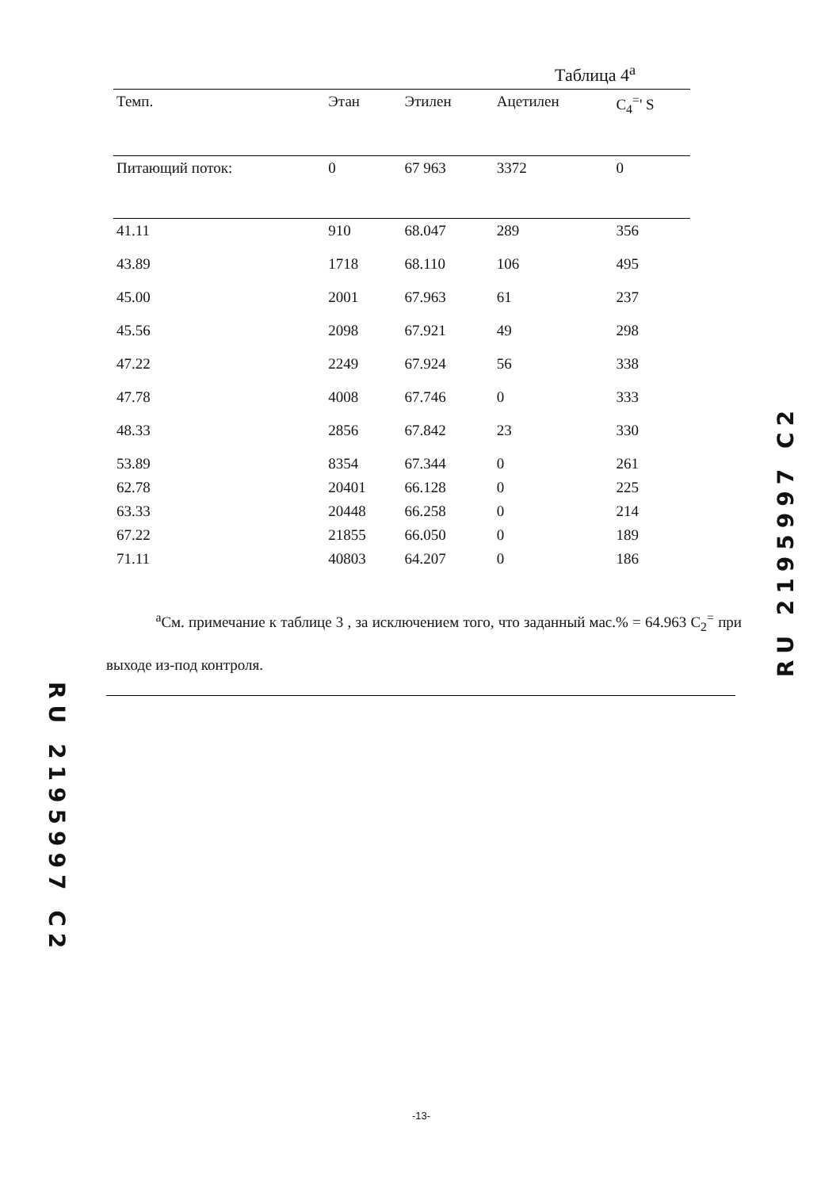Таблица 4<sup>a</sup>
| Темп. | Этан | Этилен | Ацетилен | C<sub>4</sub><sup>=</sup>' S |
| --- | --- | --- | --- | --- |
| Питающий поток: | 0 | 67 963 | 3372 | 0 |
| 41.11 | 910 | 68.047 | 289 | 356 |
| 43.89 | 1718 | 68.110 | 106 | 495 |
| 45.00 | 2001 | 67.963 | 61 | 237 |
| 45.56 | 2098 | 67.921 | 49 | 298 |
| 47.22 | 2249 | 67.924 | 56 | 338 |
| 47.78 | 4008 | 67.746 | 0 | 333 |
| 48.33 | 2856 | 67.842 | 23 | 330 |
| 53.89 | 8354 | 67.344 | 0 | 261 |
| 62.78 | 20401 | 66.128 | 0 | 225 |
| 63.33 | 20448 | 66.258 | 0 | 214 |
| 67.22 | 21855 | 66.050 | 0 | 189 |
| 71.11 | 40803 | 64.207 | 0 | 186 |
<sup>a</sup> См. примечание к таблице 3 , за исключением того, что заданный мас.% = 64.963 C<sub>2</sub><sup>=</sup> при выходе из-под контроля.
RU 2195997 C2
RU 2195997 C2
-13-